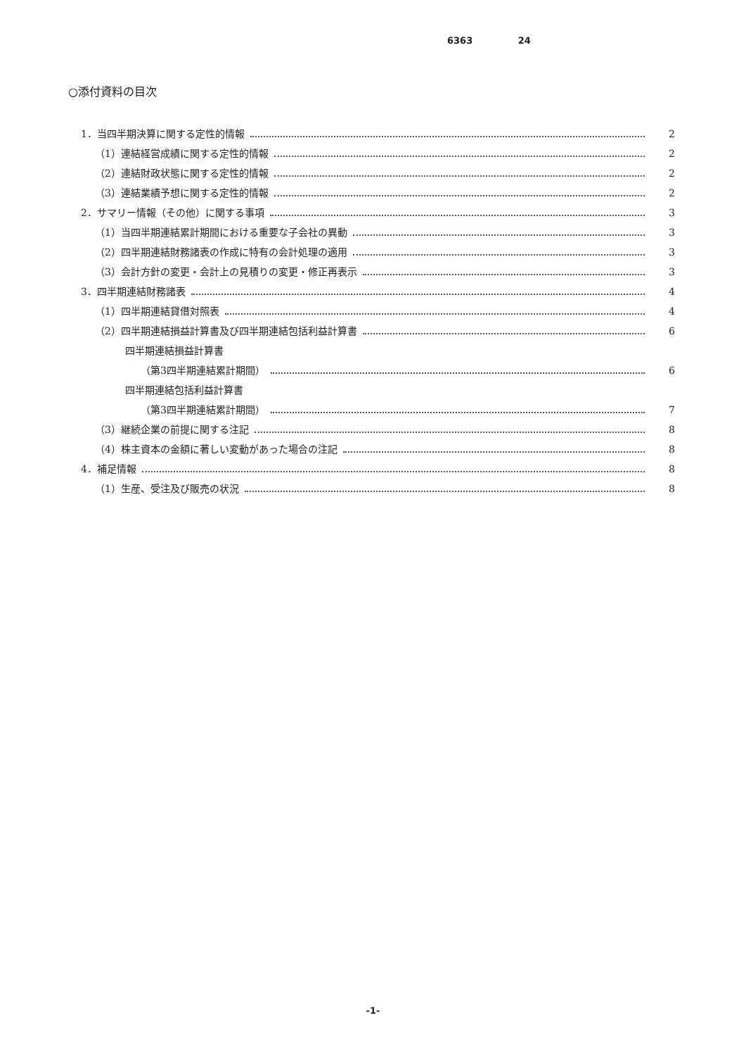6363 24
○添付資料の目次
1．当四半期決算に関する定性的情報 2
（1）連結経営成績に関する定性的情報 2
（2）連結財政状態に関する定性的情報 2
（3）連結業績予想に関する定性的情報 2
2．サマリー情報（その他）に関する事項 3
（1）当四半期連結累計期間における重要な子会社の異動 3
（2）四半期連結財務諸表の作成に特有の会計処理の適用 3
（3）会計方針の変更・会計上の見積りの変更・修正再表示 3
3．四半期連結財務諸表 4
（1）四半期連結貸借対照表 4
（2）四半期連結損益計算書及び四半期連結包括利益計算書 6
四半期連結損益計算書
（第3四半期連結累計期間） 6
四半期連結包括利益計算書
（第3四半期連結累計期間） 7
（3）継続企業の前提に関する注記 8
（4）株主資本の金額に著しい変動があった場合の注記 8
4．補足情報 8
（1）生産、受注及び販売の状況 8
-1-